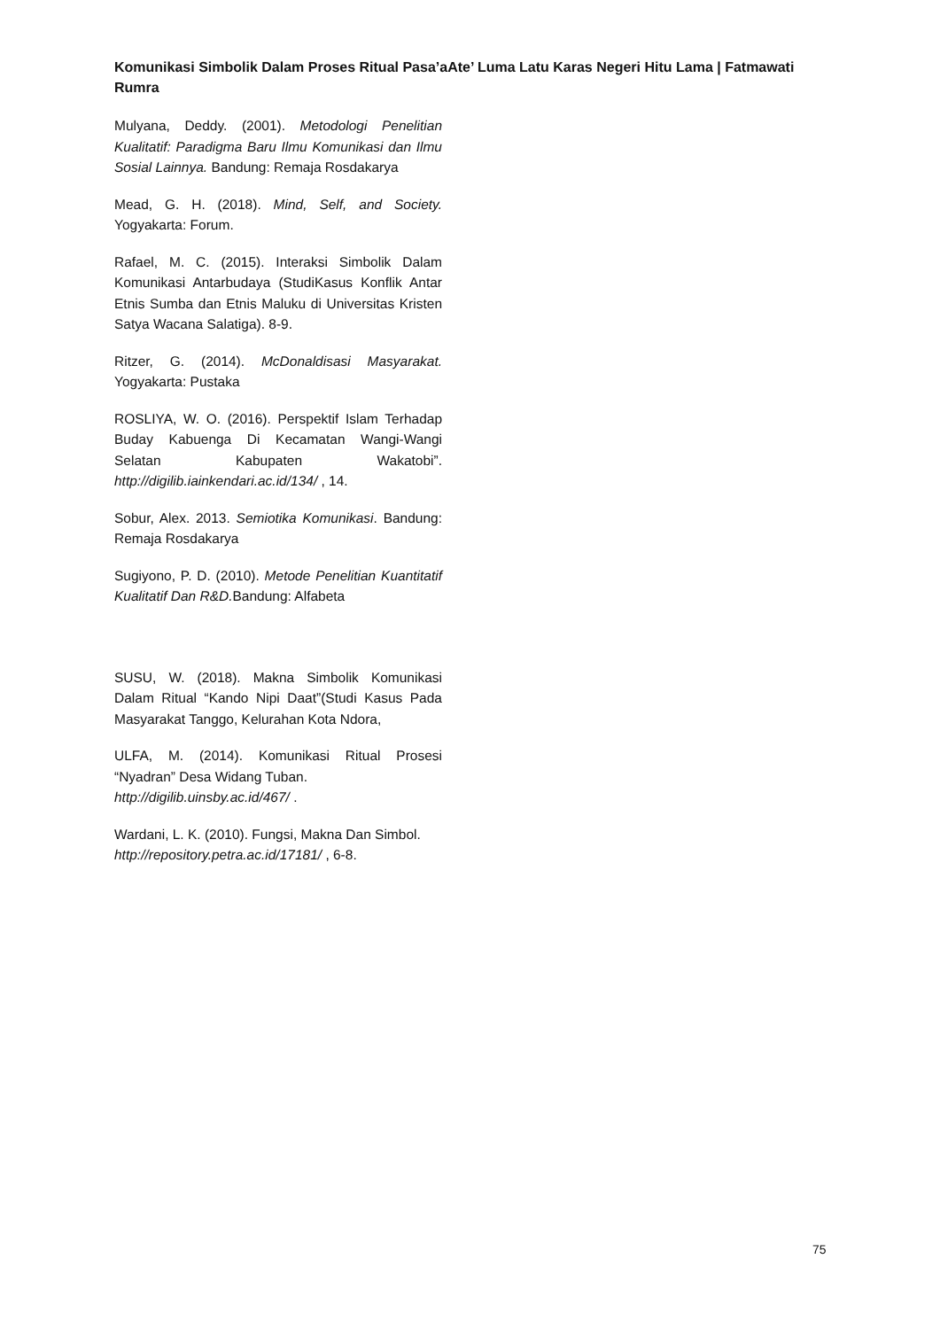Komunikasi Simbolik Dalam Proses Ritual Pasa’aAte’ Luma Latu Karas Negeri Hitu Lama | Fatmawati Rumra
Mulyana, Deddy. (2001). Metodologi Penelitian Kualitatif: Paradigma Baru Ilmu Komunikasi dan Ilmu Sosial Lainnya. Bandung: Remaja Rosdakarya
Mead, G. H. (2018). Mind, Self, and Society. Yogyakarta: Forum.
Rafael, M. C. (2015). Interaksi Simbolik Dalam Komunikasi Antarbudaya (StudiKasus Konflik Antar Etnis Sumba dan Etnis Maluku di Universitas Kristen Satya Wacana Salatiga). 8-9.
Ritzer, G. (2014). McDonaldisasi Masyarakat. Yogyakarta: Pustaka
ROSLIYA, W. O. (2016). Perspektif Islam Terhadap Buday Kabuenga Di Kecamatan Wangi-Wangi Selatan Kabupaten Wakatobi”. http://digilib.iainkendari.ac.id/134/ , 14.
Sobur, Alex. 2013. Semiotika Komunikasi. Bandung: Remaja Rosdakarya
Sugiyono, P. D. (2010). Metode Penelitian Kuantitatif Kualitatif Dan R&D. Bandung: Alfabeta
SUSU, W. (2018). Makna Simbolik Komunikasi Dalam Ritual “Kando Nipi Daat”(Studi Kasus Pada Masyarakat Tanggo, Kelurahan Kota Ndora,
ULFA, M. (2014). Komunikasi Ritual Prosesi “Nyadran” Desa Widang Tuban.
http://digilib.uinsby.ac.id/467/ .
Wardani, L. K. (2010). Fungsi, Makna Dan Simbol.
http://repository.petra.ac.id/17181/ , 6-8.
75